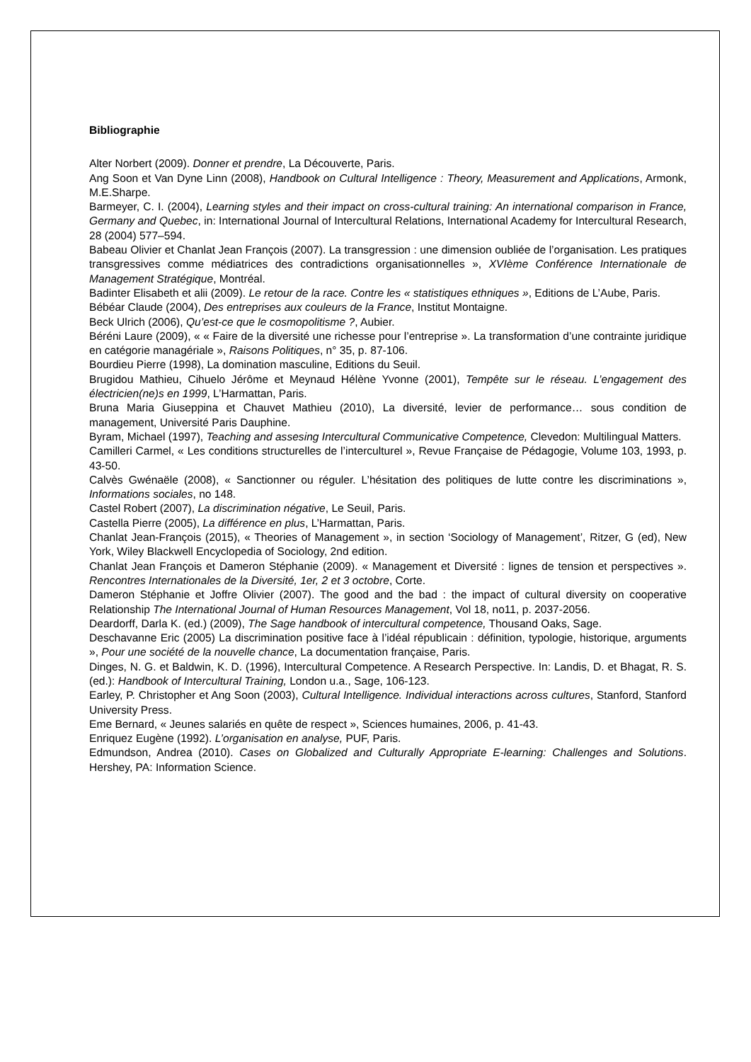Bibliographie
Alter Norbert (2009). Donner et prendre, La Découverte, Paris.
Ang Soon et Van Dyne Linn (2008), Handbook on Cultural Intelligence : Theory, Measurement and Applications, Armonk, M.E.Sharpe.
Barmeyer, C. I. (2004), Learning styles and their impact on cross-cultural training: An international comparison in France, Germany and Quebec, in: International Journal of Intercultural Relations, International Academy for Intercultural Research, 28 (2004) 577–594.
Babeau Olivier et Chanlat Jean François (2007). La transgression : une dimension oubliée de l’organisation. Les pratiques transgressives comme médiatrices des contradictions organisationnelles », XVIème Conférence Internationale de Management Stratégique, Montréal.
Badinter Elisabeth et alii (2009). Le retour de la race. Contre les « statistiques ethniques », Editions de L’Aube, Paris.
Bébéar Claude (2004), Des entreprises aux couleurs de la France, Institut Montaigne.
Beck Ulrich (2006), Qu’est-ce que le cosmopolitisme ?, Aubier.
Béréni Laure (2009), « « Faire de la diversité une richesse pour l’entreprise ». La transformation d’une contrainte juridique en catégorie managériale », Raisons Politiques, n° 35, p. 87-106.
Bourdieu Pierre (1998), La domination masculine, Editions du Seuil.
Brugidou Mathieu, Cihuelo Jérôme et Meynaud Hélène Yvonne (2001), Tempête sur le réseau. L’engagement des électricien(ne)s en 1999, L’Harmattan, Paris.
Bruna Maria Giuseppina et Chauvet Mathieu (2010), La diversité, levier de performance… sous condition de management, Université Paris Dauphine.
Byram, Michael (1997), Teaching and assesing Intercultural Communicative Competence, Clevedon: Multilingual Matters.
Camilleri Carmel, « Les conditions structurelles de l’interculturel », Revue Française de Pédagogie, Volume 103, 1993, p. 43-50.
Calvès Gwénaële (2008), « Sanctionner ou réguler. L’hésitation des politiques de lutte contre les discriminations », Informations sociales, no 148.
Castel Robert (2007), La discrimination négative, Le Seuil, Paris.
Castella Pierre (2005), La différence en plus, L’Harmattan, Paris.
Chanlat Jean-François (2015), « Theories of Management », in section ‘Sociology of Management’, Ritzer, G (ed), New York, Wiley Blackwell Encyclopedia of Sociology, 2nd edition.
Chanlat Jean François et Dameron Stéphanie (2009). « Management et Diversité : lignes de tension et perspectives ». Rencontres Internationales de la Diversité, 1er, 2 et 3 octobre, Corte.
Dameron Stéphanie et Joffre Olivier (2007). The good and the bad : the impact of cultural diversity on cooperative Relationship The International Journal of Human Resources Management, Vol 18, no11, p. 2037-2056.
Deardorff, Darla K. (ed.) (2009), The Sage handbook of intercultural competence, Thousand Oaks, Sage.
Deschavanne Eric (2005) La discrimination positive face à l’idéal républicain : définition, typologie, historique, arguments », Pour une société de la nouvelle chance, La documentation française, Paris.
Dinges, N. G. et Baldwin, K. D. (1996), Intercultural Competence. A Research Perspective. In: Landis, D. et Bhagat, R. S. (ed.): Handbook of Intercultural Training, London u.a., Sage, 106-123.
Earley, P. Christopher et Ang Soon (2003), Cultural Intelligence. Individual interactions across cultures, Stanford, Stanford University Press.
Eme Bernard, « Jeunes salariés en quête de respect », Sciences humaines, 2006, p. 41-43.
Enriquez Eugène (1992). L’organisation en analyse, PUF, Paris.
Edmundson, Andrea (2010). Cases on Globalized and Culturally Appropriate E-learning: Challenges and Solutions. Hershey, PA: Information Science.